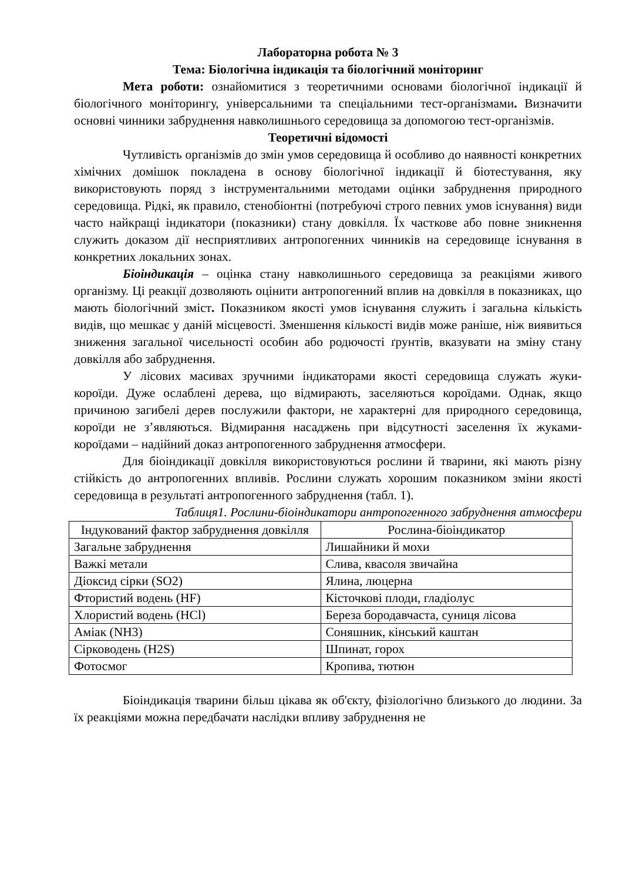Лабораторна робота № 3
Тема: Біологічна індикація та біологічний моніторинг
Мета роботи: ознайомитися з теоретичними основами біологічної індикації й біологічного моніторингу, універсальними та спеціальними тест-організмами. Визначити основні чинники забруднення навколишнього середовища за допомогою тест-організмів.
Теоретичні відомості
Чутливість організмів до змін умов середовища й особливо до наявності конкретних хімічних домішок покладена в основу біологічної індикації й біотестування, яку використовують поряд з інструментальними методами оцінки забруднення природного середовища. Рідкі, як правило, стенобіонтні (потребуючі строго певних умов існування) види часто найкращі індикатори (показники) стану довкілля. Їх часткове або повне зникнення служить доказом дії несприятливих антропогенних чинників на середовище існування в конкретних локальних зонах.
Біоіндикація – оцінка стану навколишнього середовища за реакціями живого організму. Ці реакції дозволяють оцінити антропогенний вплив на довкілля в показниках, що мають біологічний зміст. Показником якості умов існування служить і загальна кількість видів, що мешкає у даній місцевості. Зменшення кількості видів може раніше, ніж виявиться зниження загальної чисельності особин або родючості ґрунтів, вказувати на зміну стану довкілля або забруднення.
У лісових масивах зручними індикаторами якості середовища служать жуки-короїди. Дуже ослаблені дерева, що відмирають, заселяються короїдами. Однак, якщо причиною загибелі дерев послужили фактори, не характерні для природного середовища, короїди не з’являються. Відмирання насаджень при відсутності заселення їх жуками-короїдами – надійний доказ антропогенного забруднення атмосфери.
Для біоіндикації довкілля використовуються рослини й тварини, які мають різну стійкість до антропогенних впливів. Рослини служать хорошим показником зміни якості середовища в результаті антропогенного забруднення (табл. 1).
Таблиця1. Рослини-біоіндикатори антропогенного забруднення атмосфери
| Індукований фактор забруднення довкілля | Рослина-біоіндикатор |
| Загальне забруднення | Лишайники й мохи |
| Важкі метали | Слива, квасоля звичайна |
| Діоксид сірки (SO2) | Ялина, люцерна |
| Фтористий водень (HF) | Кісточкові плоди, гладіолус |
| Хлористий водень (HCl) | Береза бородавчаста, суниця лісова |
| Аміак (NH3) | Соняшник, кінський каштан |
| Сірководень (H2S) | Шпинат, горох |
| Фотосмог | Кропива, тютюн |
Біоіндикація тварини більш цікава як об'єкту, фізіологічно близького до людини. За їх реакціями можна передбачати наслідки впливу забруднення не